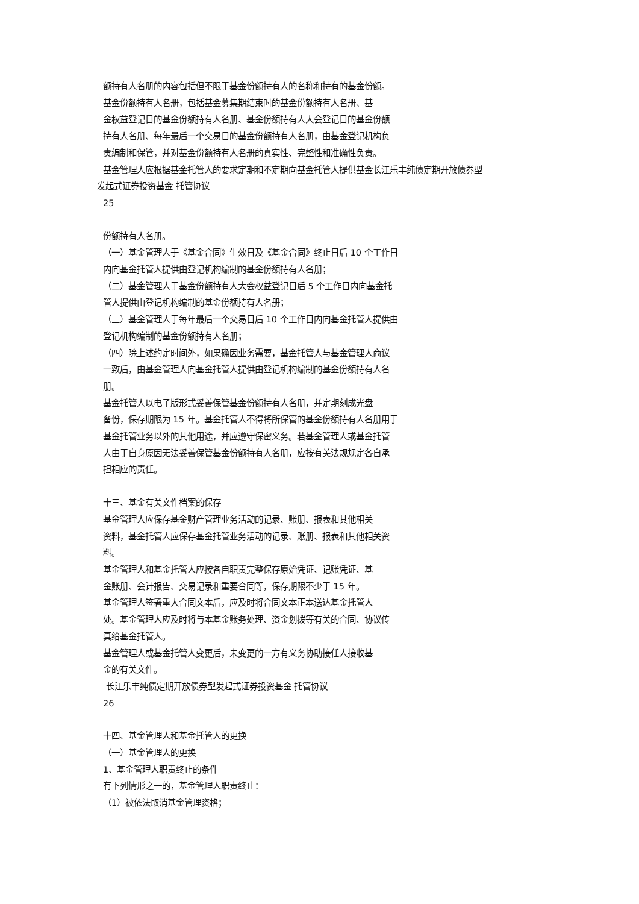额持有人名册的内容包括但不限于基金份额持有人的名称和持有的基金份额。
基金份额持有人名册，包括基金募集期结束时的基金份额持有人名册、基
金权益登记日的基金份额持有人名册、基金份额持有人大会登记日的基金份额
持有人名册、每年最后一个交易日的基金份额持有人名册，由基金登记机构负
责编制和保管，并对基金份额持有人名册的真实性、完整性和准确性负责。
基金管理人应根据基金托管人的要求定期和不定期向基金托管人提供基金长江乐丰纯债定期开放债券型
发起式证券投资基金 托管协议
25
份额持有人名册。
（一）基金管理人于《基金合同》生效日及《基金合同》终止日后 10 个工作日
内向基金托管人提供由登记机构编制的基金份额持有人名册；
（二）基金管理人于基金份额持有人大会权益登记日后 5 个工作日内向基金托
管人提供由登记机构编制的基金份额持有人名册；
（三）基金管理人于每年最后一个交易日后 10 个工作日内向基金托管人提供由
登记机构编制的基金份额持有人名册；
（四）除上述约定时间外，如果确因业务需要，基金托管人与基金管理人商议
一致后，由基金管理人向基金托管人提供由登记机构编制的基金份额持有人名
册。
基金托管人以电子版形式妥善保管基金份额持有人名册，并定期刻成光盘
备份，保存期限为 15 年。基金托管人不得将所保管的基金份额持有人名册用于
基金托管业务以外的其他用途，并应遵守保密义务。若基金管理人或基金托管
人由于自身原因无法妥善保管基金份额持有人名册，应按有关法规规定各自承
担相应的责任。
十三、基金有关文件档案的保存
基金管理人应保存基金财产管理业务活动的记录、账册、报表和其他相关
资料，基金托管人应保存基金托管业务活动的记录、账册、报表和其他相关资
料。
基金管理人和基金托管人应按各自职责完整保存原始凭证、记账凭证、基
金账册、会计报告、交易记录和重要合同等，保存期限不少于 15 年。
基金管理人签署重大合同文本后，应及时将合同文本正本送达基金托管人
处。基金管理人应及时将与本基金账务处理、资金划拨等有关的合同、协议传
真给基金托管人。
基金管理人或基金托管人变更后，未变更的一方有义务协助接任人接收基
金的有关文件。
长江乐丰纯债定期开放债券型发起式证券投资基金 托管协议
26
十四、基金管理人和基金托管人的更换
（一）基金管理人的更换
1、基金管理人职责终止的条件
有下列情形之一的，基金管理人职责终止：
（1）被依法取消基金管理资格；